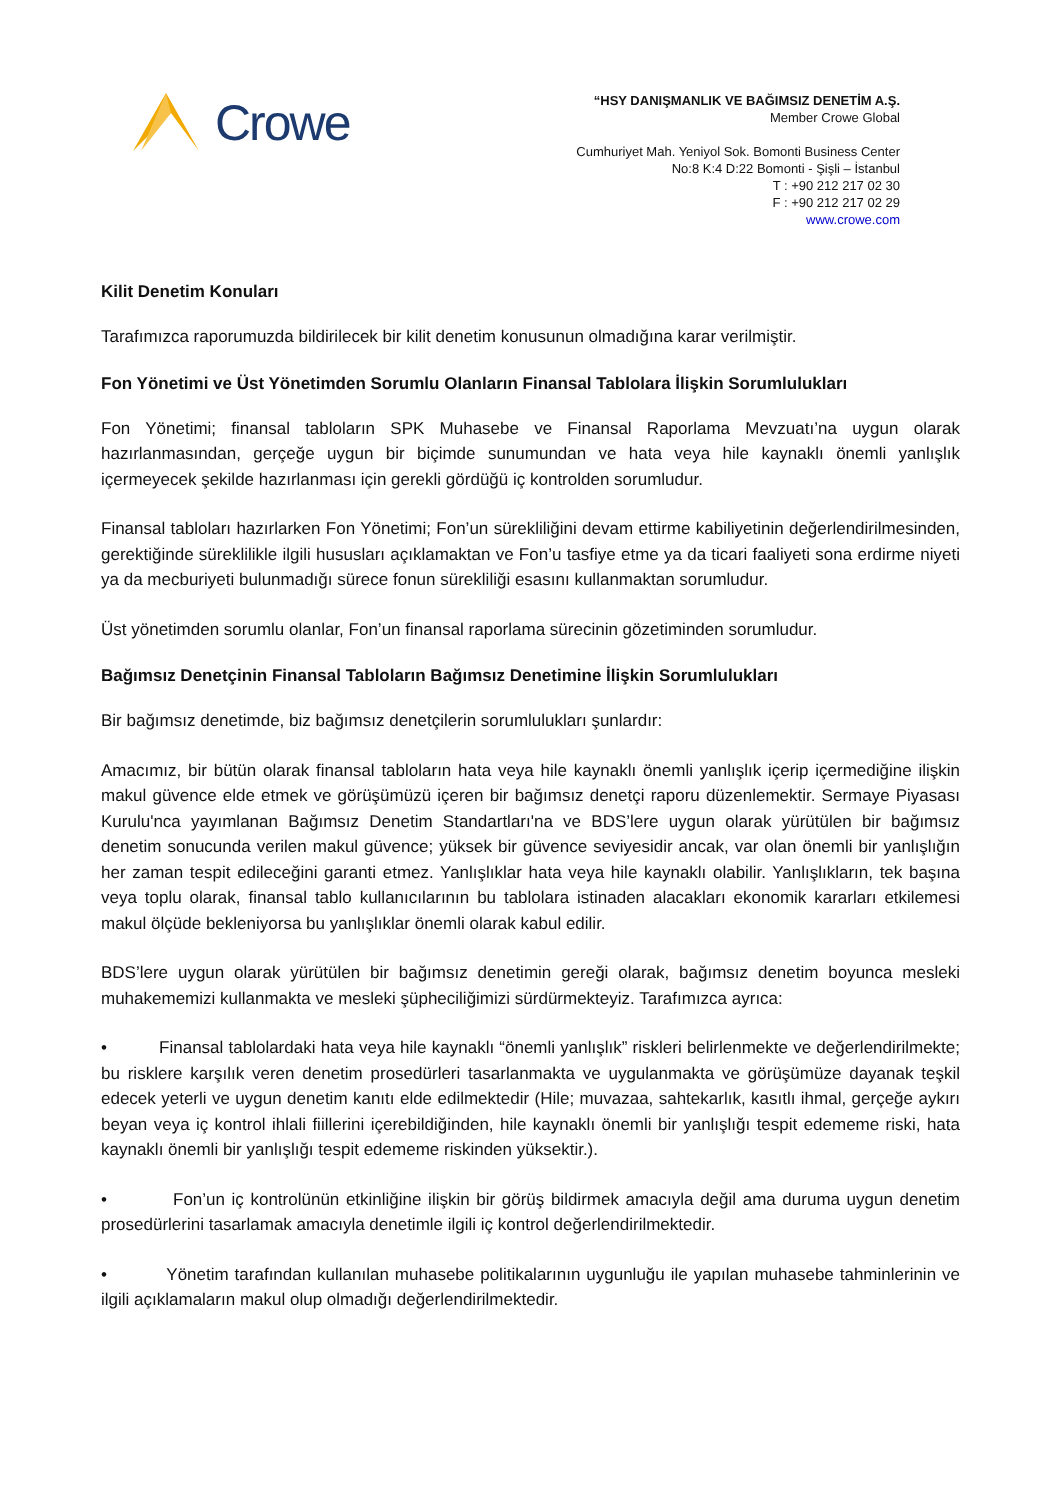Crowe
“HSY DANIŞMANLIK VE BAĞIMSIZ DENETİM A.Ş.
Member Crowe Global
Cumhuriyet Mah. Yeniyol Sok. Bomonti Business Center
No:8 K:4 D:22 Bomonti - Şişli – İstanbul
T : +90 212 217 02 30
F : +90 212 217 02 29
www.crowe.com
Kilit Denetim Konuları
Tarafımızca raporumuzda bildirilecek bir kilit denetim konusunun olmadığına karar verilmiştir.
Fon Yönetimi ve Üst Yönetimden Sorumlu Olanların Finansal Tablolara İlişkin Sorumlulukları
Fon Yönetimi; finansal tabloların SPK Muhasebe ve Finansal Raporlama Mevzuatı’na uygun olarak hazırlanmasından, gerçeğe uygun bir biçimde sunumundan ve hata veya hile kaynaklı önemli yanlışlık içermeyecek şekilde hazırlanması için gerekli gördüğü iç kontrolden sorumludur.
Finansal tabloları hazırlarken Fon Yönetimi; Fon’un sürekliliğini devam ettirme kabiliyetinin değerlendirilmesinden, gerektiğinde süreklilikle ilgili hususları açıklamaktan ve Fon’u tasfiye etme ya da ticari faaliyeti sona erdirme niyeti ya da mecburiyeti bulunmadığı sürece fonun sürekliliği esasını kullanmaktan sorumludur.
Üst yönetimden sorumlu olanlar, Fon’un finansal raporlama sürecinin gözetiminden sorumludur.
Bağımsız Denetçinin Finansal Tabloların Bağımsız Denetimine İlişkin Sorumlulukları
Bir bağımsız denetimde, biz bağımsız denetçilerin sorumlulukları şunlardır:
Amacımız, bir bütün olarak finansal tabloların hata veya hile kaynaklı önemli yanlışlık içerip içermediğine ilişkin makul güvence elde etmek ve görüşümüzü içeren bir bağımsız denetçi raporu düzenlemektir. Sermaye Piyasası Kurulu'nca yayımlanan Bağımsız Denetim Standartları'na ve BDS’lere uygun olarak yürütülen bir bağımsız denetim sonucunda verilen makul güvence; yüksek bir güvence seviyesidir ancak, var olan önemli bir yanlışlığın her zaman tespit edileceğini garanti etmez. Yanlışlıklar hata veya hile kaynaklı olabilir. Yanlışlıkların, tek başına veya toplu olarak, finansal tablo kullanıcılarının bu tablolara istinaden alacakları ekonomik kararları etkilemesi makul ölçüde bekleniyorsa bu yanlışlıklar önemli olarak kabul edilir.
BDS’lere uygun olarak yürütülen bir bağımsız denetimin gereği olarak, bağımsız denetim boyunca mesleki muhakememizi kullanmakta ve mesleki şüpheciliğimizi sürdürmekteyiz. Tarafımızca ayrıca:
• Finansal tablolardaki hata veya hile kaynaklı “önemli yanlışlık” riskleri belirlenmekte ve değerlendirilmekte; bu risklere karşılık veren denetim prosedürleri tasarlanmakta ve uygulanmakta ve görüşümüze dayanak teşkil edecek yeterli ve uygun denetim kanıtı elde edilmektedir (Hile; muvazaa, sahtekarlık, kasıtlı ihmal, gerçeğe aykırı beyan veya iç kontrol ihlali fiillerini içerebildiğinden, hile kaynaklı önemli bir yanlışlığı tespit edememe riski, hata kaynaklı önemli bir yanlışlığı tespit edememe riskinden yüksektir.).
• Fon’un iç kontrolünün etkinliğine ilişkin bir görüş bildirmek amacıyla değil ama duruma uygun denetim prosedürlerini tasarlamak amacıyla denetimle ilgili iç kontrol değerlendirilmektedir.
• Yönetim tarafından kullanılan muhasebe politikalarının uygunluğu ile yapılan muhasebe tahminlerinin ve ilgili açıklamaların makul olup olmadığı değerlendirilmektedir.